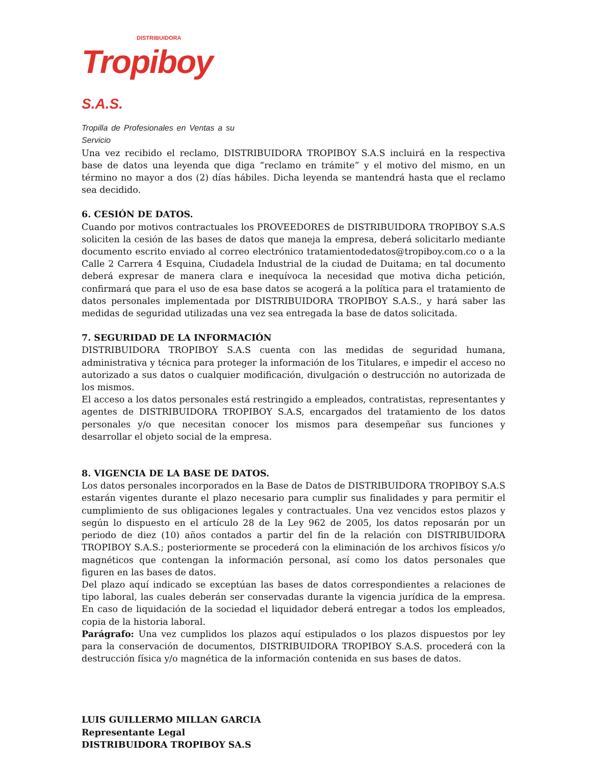DISTRIBUIDORA
Tropiboy S.A.S.
Tropilla de Profesionales en Ventas a su Servicio
Una vez recibido el reclamo, DISTRIBUIDORA TROPIBOY S.A.S incluirá en la respectiva base de datos una leyenda que diga “reclamo en trámite” y el motivo del mismo, en un término no mayor a dos (2) días hábiles. Dicha leyenda se mantendrá hasta que el reclamo sea decidido.
6. CESIÓN DE DATOS.
Cuando por motivos contractuales los PROVEEDORES de DISTRIBUIDORA TROPIBOY S.A.S soliciten la cesión de las bases de datos que maneja la empresa, deberá solicitarlo mediante documento escrito enviado al correo electrónico tratamientodedatos@tropiboy.com.co o a la Calle 2 Carrera 4 Esquina, Ciudadela Industrial de la ciudad de Duitama; en tal documento deberá expresar de manera clara e inequívoca la necesidad que motiva dicha petición, confirmará que para el uso de esa base datos se acogerá a la política para el tratamiento de datos personales implementada por DISTRIBUIDORA TROPIBOY S.A.S., y hará saber las medidas de seguridad utilizadas una vez sea entregada la base de datos solicitada.
7. SEGURIDAD DE LA INFORMACIÓN
DISTRIBUIDORA TROPIBOY S.A.S cuenta con las medidas de seguridad humana, administrativa y técnica para proteger la información de los Titulares, e impedir el acceso no autorizado a sus datos o cualquier modificación, divulgación o destrucción no autorizada de los mismos.
El acceso a los datos personales está restringido a empleados, contratistas, representantes y agentes de DISTRIBUIDORA TROPIBOY S.A.S, encargados del tratamiento de los datos personales y/o que necesitan conocer los mismos para desempeñar sus funciones y desarrollar el objeto social de la empresa.
8. VIGENCIA DE LA BASE DE DATOS.
Los datos personales incorporados en la Base de Datos de DISTRIBUIDORA TROPIBOY S.A.S estarán vigentes durante el plazo necesario para cumplir sus finalidades y para permitir el cumplimiento de sus obligaciones legales y contractuales. Una vez vencidos estos plazos y según lo dispuesto en el artículo 28 de la Ley 962 de 2005, los datos reposarán por un periodo de diez (10) años contados a partir del fin de la relación con DISTRIBUIDORA TROPIBOY S.A.S.; posteriormente se procederá con la eliminación de los archivos físicos y/o magnéticos que contengan la información personal, así como los datos personales que figuren en las bases de datos.
Del plazo aquí indicado se exceptúan las bases de datos correspondientes a relaciones de tipo laboral, las cuales deberán ser conservadas durante la vigencia jurídica de la empresa. En caso de liquidación de la sociedad el liquidador deberá entregar a todos los empleados, copia de la historia laboral.
Parágrafo: Una vez cumplidos los plazos aquí estipulados o los plazos dispuestos por ley para la conservación de documentos, DISTRIBUIDORA TROPIBOY S.A.S. procederá con la destrucción física y/o magnética de la información contenida en sus bases de datos.
LUIS GUILLERMO MILLAN GARCIA
Representante Legal
DISTRIBUIDORA TROPIBOY SA.S